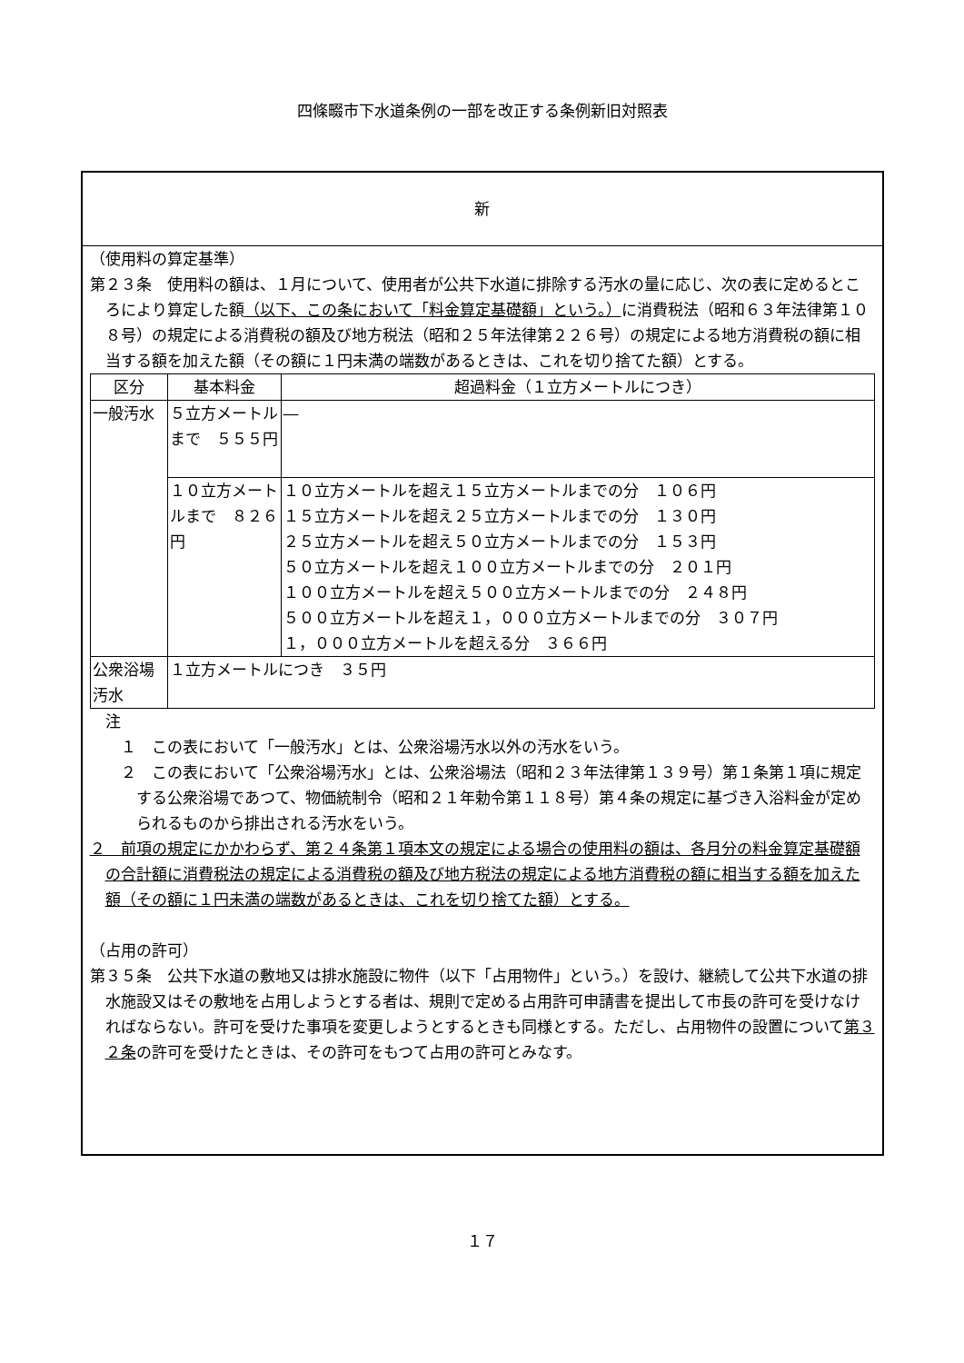四條畷市下水道条例の一部を改正する条例新旧対照表
新
（使用料の算定基準）
第２３条　使用料の額は、１月について、使用者が公共下水道に排除する汚水の量に応じ、次の表に定めるところにより算定した額（以下、この条において「料金算定基礎額」という。）に消費税法（昭和６３年法律第１０８号）の規定による消費税の額及び地方税法（昭和２５年法律第２２６号）の規定による地方消費税の額に相当する額を加えた額（その額に１円未満の端数があるときは、これを切り捨てた額）とする。
| 区分 | 基本料金 | 超過料金（１立方メートルにつき） |
| --- | --- | --- |
| 一般汚水 | ５立方メートルまで ５５５円 | ― |
| | １０立方メートルまで ８２６円 | １０立方メートルを超え１５立方メートルまでの分 １０６円 １５立方メートルを超え２５立方メートルまでの分 １３０円 ２５立方メートルを超え５０立方メートルまでの分 １５３円 ５０立方メートルを超え１００立方メートルまでの分 ２０１円 １００立方メートルを超え５００立方メートルまでの分 ２４８円 ５００立方メートルを超え１，０００立方メートルまでの分 ３０７円 １，０００立方メートルを超える分 ３６６円 |
| 公衆浴場汚水 | １立方メートルにつき ３５円 | |
注
１　この表において「一般汚水」とは、公衆浴場汚水以外の汚水をいう。
２　この表において「公衆浴場汚水」とは、公衆浴場法（昭和２３年法律第１３９号）第１条第１項に規定する公衆浴場であつて、物価統制令（昭和２１年勅令第１１８号）第４条の規定に基づき入浴料金が定められるものから排出される汚水をいう。
２　前項の規定にかかわらず、第２４条第１項本文の規定による場合の使用料の額は、各月分の料金算定基礎額の合計額に消費税法の規定による消費税の額及び地方税法の規定による地方消費税の額に相当する額を加えた額（その額に１円未満の端数があるときは、これを切り捨てた額）とする。
（占用の許可）
第３５条　公共下水道の敷地又は排水施設に物件（以下「占用物件」という。）を設け、継続して公共下水道の排水施設又はその敷地を占用しようとする者は、規則で定める占用許可申請書を提出して市長の許可を受けなければならない。許可を受けた事項を変更しようとするときも同様とする。ただし、占用物件の設置について第３２条の許可を受けたときは、その許可をもつて占用の許可とみなす。
１７